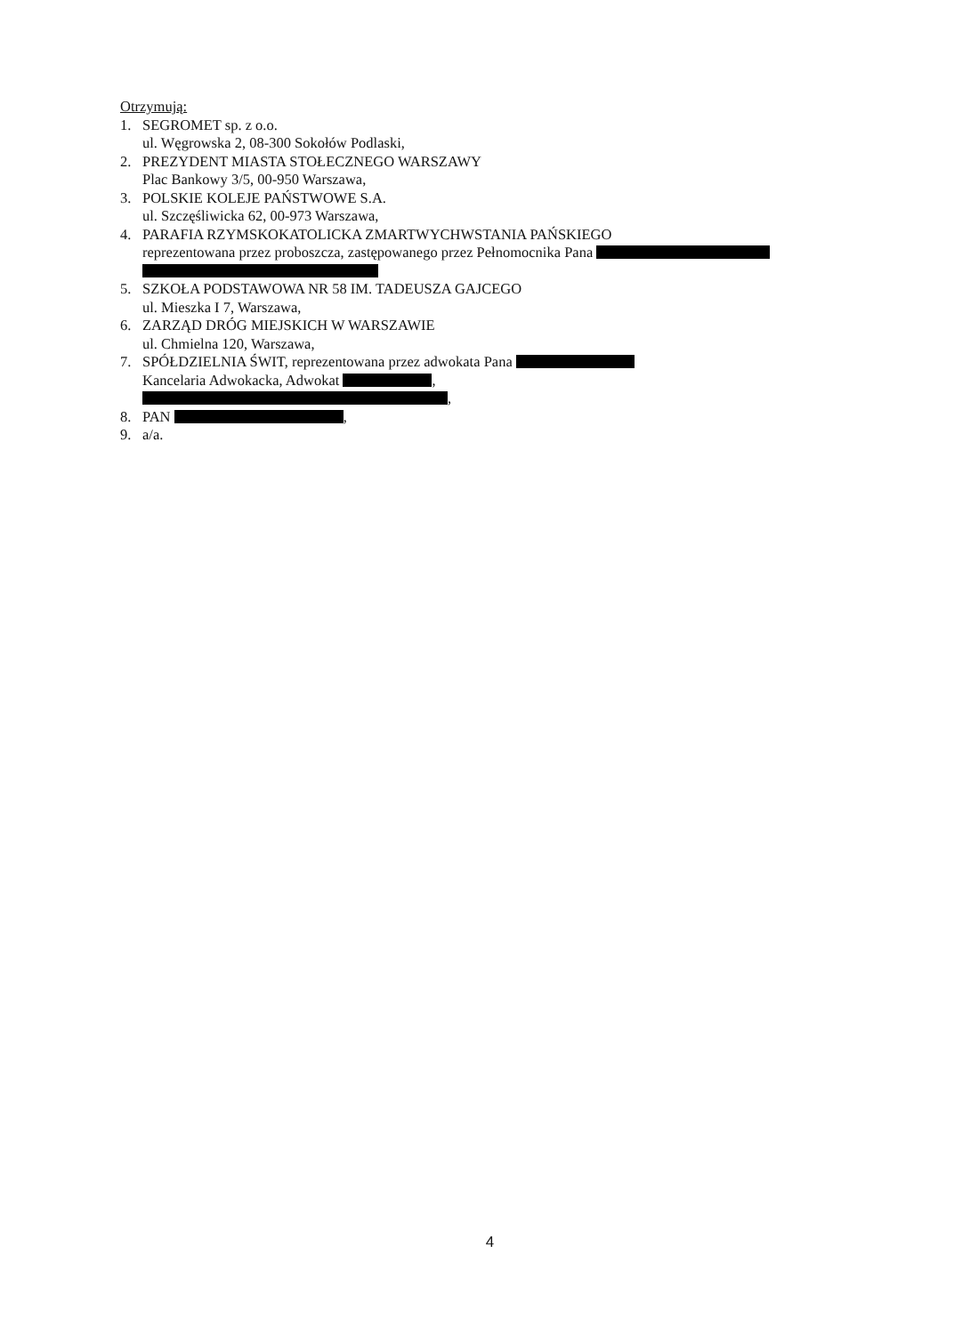Otrzymują:
1. SEGROMET sp. z o.o.
ul. Węgrowska 2, 08-300 Sokołów Podlaski,
2. PREZYDENT MIASTA STOŁECZNEGO WARSZAWY
Plac Bankowy 3/5, 00-950 Warszawa,
3. POLSKIE KOLEJE PAŃSTWOWE S.A.
ul. Szczęśliwicka 62, 00-973 Warszawa,
4. PARAFIA RZYMSKOKATOLICKA ZMARTWYCHWSTANIA PAŃSKIEGO
reprezentowana przez proboszcza, zastępowanego przez Pełnomocnika Pana
5. SZKOŁA PODSTAWOWA NR 58 IM. TADEUSZA GAJCEGO
ul. Mieszka I 7, Warszawa,
6. ZARZĄD DRÓG MIEJSKICH W WARSZAWIE
ul. Chmielna 120, Warszawa,
7. SPÓŁDZIELNIA ŚWIT, reprezentowana przez adwokata Pana
Kancelaria Adwokacka, Adwokat ,
,
8. PAN ,
9. a/a.
4